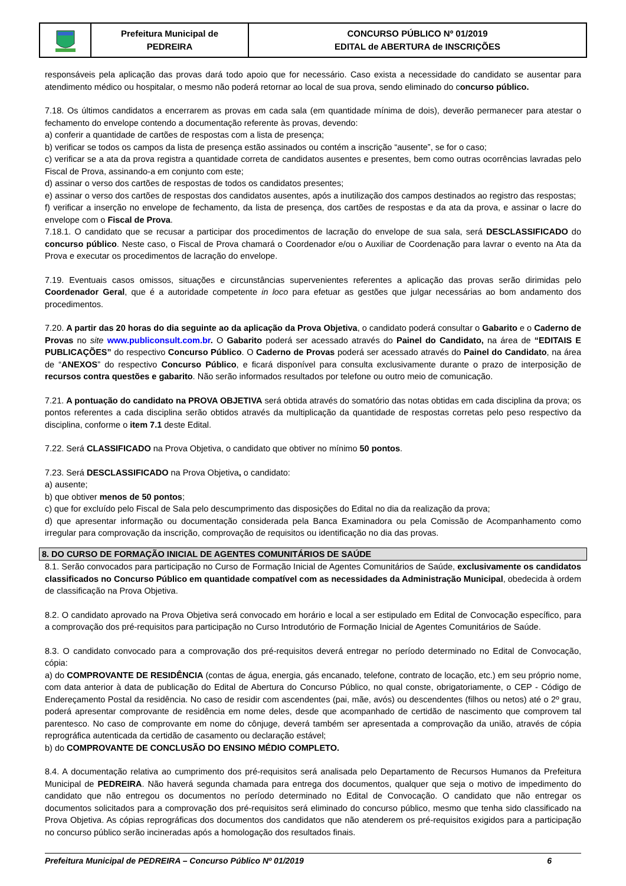Prefeitura Municipal de
PEDREIRA
CONCURSO PÚBLICO Nº 01/2019
EDITAL de ABERTURA de INSCRIÇÕES
responsáveis pela aplicação das provas dará todo apoio que for necessário. Caso exista a necessidade do candidato se ausentar para atendimento médico ou hospitalar, o mesmo não poderá retornar ao local de sua prova, sendo eliminado do concurso público.
7.18. Os últimos candidatos a encerrarem as provas em cada sala (em quantidade mínima de dois), deverão permanecer para atestar o fechamento do envelope contendo a documentação referente às provas, devendo:
a) conferir a quantidade de cartões de respostas com a lista de presença;
b) verificar se todos os campos da lista de presença estão assinados ou contém a inscrição “ausente”, se for o caso;
c) verificar se a ata da prova registra a quantidade correta de candidatos ausentes e presentes, bem como outras ocorrências lavradas pelo Fiscal de Prova, assinando-a em conjunto com este;
d) assinar o verso dos cartões de respostas de todos os candidatos presentes;
e) assinar o verso dos cartões de respostas dos candidatos ausentes, após a inutilização dos campos destinados ao registro das respostas;
f) verificar a inserção no envelope de fechamento, da lista de presença, dos cartões de respostas e da ata da prova, e assinar o lacre do envelope com o Fiscal de Prova.
7.18.1. O candidato que se recusar a participar dos procedimentos de lacração do envelope de sua sala, será DESCLASSIFICADO do concurso público. Neste caso, o Fiscal de Prova chamará o Coordenador e/ou o Auxiliar de Coordenação para lavrar o evento na Ata da Prova e executar os procedimentos de lacração do envelope.
7.19. Eventuais casos omissos, situações e circunstâncias supervenientes referentes a aplicação das provas serão dirimidas pelo Coordenador Geral, que é a autoridade competente in loco para efetuar as gestões que julgar necessárias ao bom andamento dos procedimentos.
7.20. A partir das 20 horas do dia seguinte ao da aplicação da Prova Objetiva, o candidato poderá consultar o Gabarito e o Caderno de Provas no site www.publiconsult.com.br. O Gabarito poderá ser acessado através do Painel do Candidato, na área de “EDITAIS E PUBLICAÇÕES” do respectivo Concurso Público. O Caderno de Provas poderá ser acessado através do Painel do Candidato, na área de “ANEXOS” do respectivo Concurso Público, e ficará disponível para consulta exclusivamente durante o prazo de interposição de recursos contra questões e gabarito. Não serão informados resultados por telefone ou outro meio de comunicação.
7.21. A pontuação do candidato na PROVA OBJETIVA será obtida através do somatório das notas obtidas em cada disciplina da prova; os pontos referentes a cada disciplina serão obtidos através da multiplicação da quantidade de respostas corretas pelo peso respectivo da disciplina, conforme o item 7.1 deste Edital.
7.22. Será CLASSIFICADO na Prova Objetiva, o candidato que obtiver no mínimo 50 pontos.
7.23. Será DESCLASSIFICADO na Prova Objetiva, o candidato:
a) ausente;
b) que obtiver menos de 50 pontos;
c) que for excluído pelo Fiscal de Sala pelo descumprimento das disposições do Edital no dia da realização da prova;
d) que apresentar informação ou documentação considerada pela Banca Examinadora ou pela Comissão de Acompanhamento como irregular para comprovação da inscrição, comprovação de requisitos ou identificação no dia das provas.
8. DO CURSO DE FORMAÇÃO INICIAL DE AGENTES COMUNITÁRIOS DE SAÚDE
8.1. Serão convocados para participação no Curso de Formação Inicial de Agentes Comunitários de Saúde, exclusivamente os candidatos classificados no Concurso Público em quantidade compatível com as necessidades da Administração Municipal, obedecida à ordem de classificação na Prova Objetiva.
8.2. O candidato aprovado na Prova Objetiva será convocado em horário e local a ser estipulado em Edital de Convocação específico, para a comprovação dos pré-requisitos para participação no Curso Introdutório de Formação Inicial de Agentes Comunitários de Saúde.
8.3. O candidato convocado para a comprovação dos pré-requisitos deverá entregar no período determinado no Edital de Convocação, cópia:
a) do COMPROVANTE DE RESIDÊNCIA (contas de água, energia, gás encanado, telefone, contrato de locação, etc.) em seu próprio nome, com data anterior à data de publicação do Edital de Abertura do Concurso Público, no qual conste, obrigatoriamente, o CEP - Código de Endereçamento Postal da residência. No caso de residir com ascendentes (pai, mãe, avós) ou descendentes (filhos ou netos) até o 2º grau, poderá apresentar comprovante de residência em nome deles, desde que acompanhado de certidão de nascimento que comprovem tal parentesco. No caso de comprovante em nome do cônjuge, deverá também ser apresentada a comprovação da união, através de cópia reprográfica autenticada da certidão de casamento ou declaração estável;
b) do COMPROVANTE DE CONCLUSÃO DO ENSINO MÉDIO COMPLETO.
8.4. A documentação relativa ao cumprimento dos pré-requisitos será analisada pelo Departamento de Recursos Humanos da Prefeitura Municipal de PEDREIRA. Não haverá segunda chamada para entrega dos documentos, qualquer que seja o motivo de impedimento do candidato que não entregou os documentos no período determinado no Edital de Convocação. O candidato que não entregar os documentos solicitados para a comprovação dos pré-requisitos será eliminado do concurso público, mesmo que tenha sido classificado na Prova Objetiva. As cópias reprográficas dos documentos dos candidatos que não atenderem os pré-requisitos exigidos para a participação no concurso público serão incineradas após a homologação dos resultados finais.
Prefeitura Municipal de PEDREIRA – Concurso Público Nº 01/2019 6